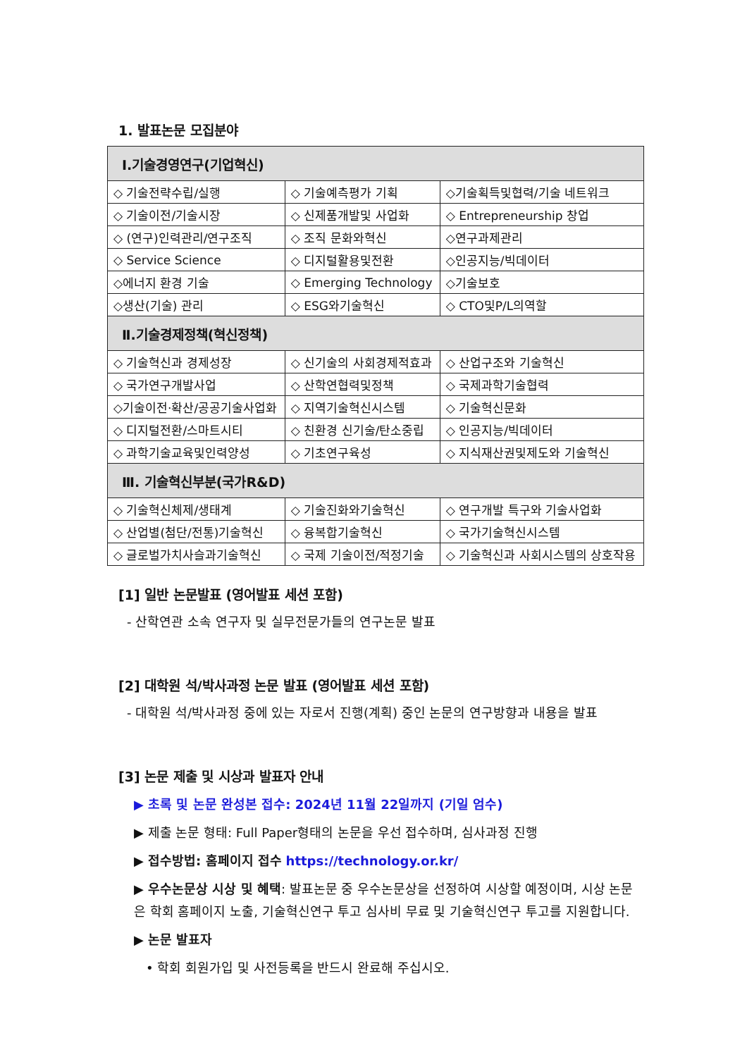1. 발표논문 모집분야
| I.기술경영연구(기업혁신) | | |
| --- | --- | --- |
| ◇ 기술전략수립/실행 | ◇ 기술예측평가 기획 | ◇기술획득및협력/기술 네트워크 |
| ◇ 기술이전/기술시장 | ◇ 신제품개발및 사업화 | ◇ Entrepreneurship 창업 |
| ◇ (연구)인력관리/연구조직 | ◇ 조직 문화와혁신 | ◇연구과제관리 |
| ◇ Service Science | ◇ 디지털활용및전환 | ◇인공지능/빅데이터 |
| ◇에너지 환경 기술 | ◇ Emerging Technology | ◇기술보호 |
| ◇생산(기술) 관리 | ◇ ESG와기술혁신 | ◇ CTO및P/L의역할 |
| Ⅱ.기술경제정책(혁신정책) | | |
| ◇ 기술혁신과 경제성장 | ◇ 신기술의 사회경제적효과 | ◇ 산업구조와 기술혁신 |
| ◇ 국가연구개발사업 | ◇ 산학연협력및정책 | ◇ 국제과학기술협력 |
| ◇기술이전·확산/공공기술사업화 | ◇ 지역기술혁신시스템 | ◇ 기술혁신문화 |
| ◇ 디지털전환/스마트시티 | ◇ 친환경 신기술/탄소중립 | ◇ 인공지능/빅데이터 |
| ◇ 과학기술교육및인력양성 | ◇ 기초연구육성 | ◇ 지식재산권및제도와 기술혁신 |
| Ⅲ. 기술혁신부분(국가R&D) | | |
| ◇ 기술혁신체제/생태계 | ◇ 기술진화와기술혁신 | ◇ 연구개발 특구와 기술사업화 |
| ◇ 산업별(첨단/전통)기술혁신 | ◇ 융복합기술혁신 | ◇ 국가기술혁신시스템 |
| ◇ 글로벌가치사슬과기술혁신 | ◇ 국제 기술이전/적정기술 | ◇ 기술혁신과 사회시스템의 상호작용 |
[1] 일반 논문발표 (영어발표 세션 포함)
- 산학연관 소속 연구자 및 실무전문가들의 연구논문 발표
[2] 대학원 석/박사과정 논문 발표 (영어발표 세션 포함)
- 대학원 석/박사과정 중에 있는 자로서 진행(계획) 중인 논문의 연구방향과 내용을 발표
[3] 논문 제출 및 시상과 발표자 안내
▶ 초록 및 논문 완성본 접수: 2024년 11월 22일까지 (기일 엄수)
▶ 제출 논문 형태: Full Paper형태의 논문을 우선 접수하며, 심사과정 진행
▶ 접수방법: 홈페이지 접수 https://technology.or.kr/
▶ 우수논문상 시상 및 혜택: 발표논문 중 우수논문상을 선정하여 시상할 예정이며, 시상 논문은 학회 홈페이지 노출, 기술혁신연구 투고 심사비 무료 및 기술혁신연구 투고를 지원합니다.
▶ 논문 발표자
• 학회 회원가입 및 사전등록을 반드시 완료해 주십시오.